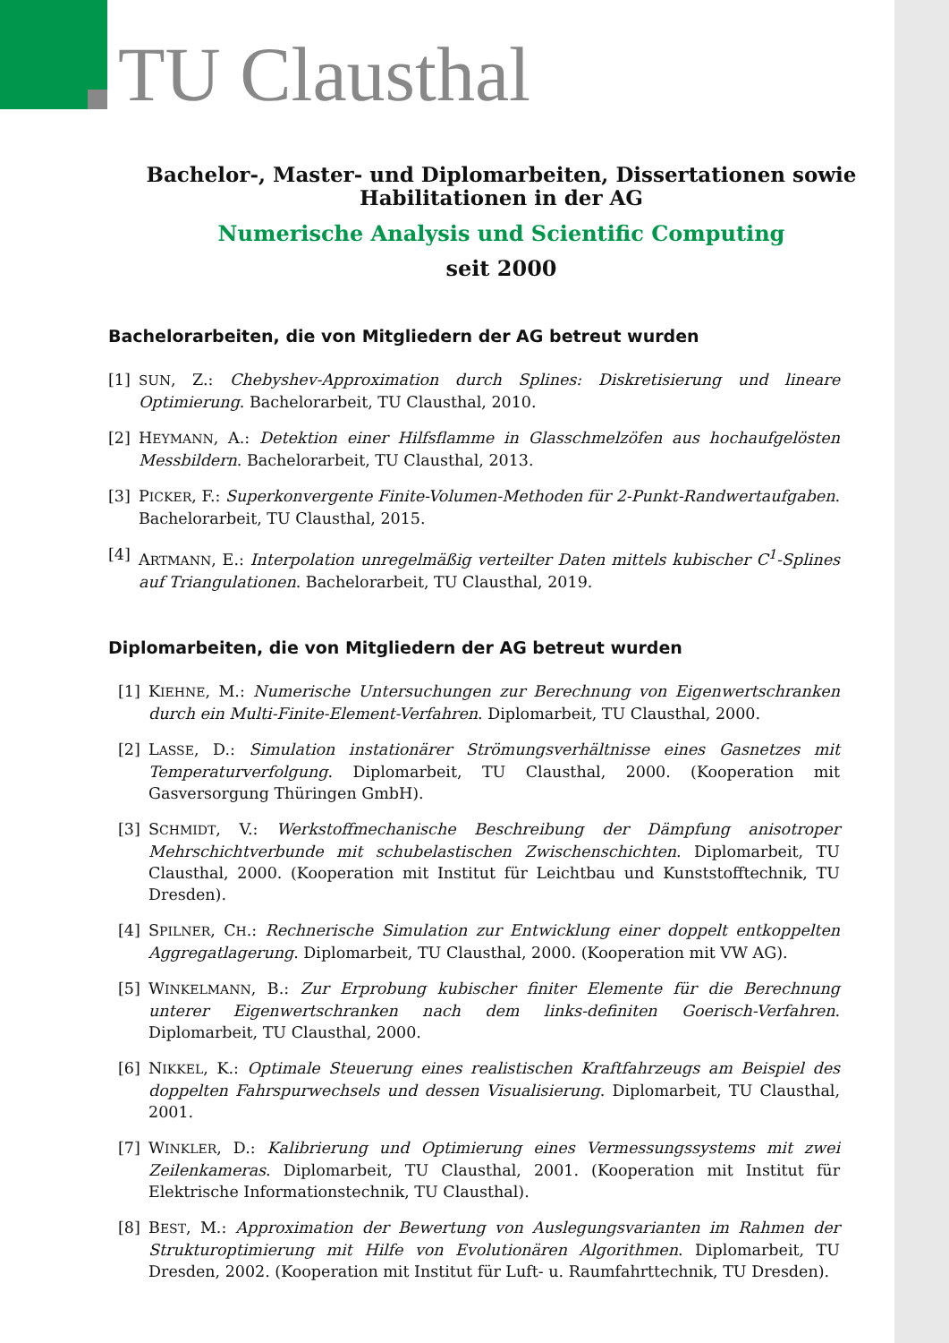TU Clausthal
Bachelor-, Master- und Diplomarbeiten, Dissertationen sowie
Habilitationen in der AG
Numerische Analysis und Scientific Computing
seit 2000
Bachelorarbeiten, die von Mitgliedern der AG betreut wurden
[1] SUN, Z.: Chebyshev-Approximation durch Splines: Diskretisierung und lineare Optimierung. Bachelorarbeit, TU Clausthal, 2010.
[2] HEYMANN, A.: Detektion einer Hilfsflamme in Glasschmelzöfen aus hochaufgelösten Messbildern. Bachelorarbeit, TU Clausthal, 2013.
[3] PICKER, F.: Superkonvergente Finite-Volumen-Methoden für 2-Punkt-Randwertaufgaben. Bachelorarbeit, TU Clausthal, 2015.
[4] ARTMANN, E.: Interpolation unregelmäßig verteilter Daten mittels kubischer C<sup>1</sup>-Splines auf Triangulationen. Bachelorarbeit, TU Clausthal, 2019.
Diplomarbeiten, die von Mitgliedern der AG betreut wurden
[1] KIEHNE, M.: Numerische Untersuchungen zur Berechnung von Eigenwertschranken durch ein Multi-Finite-Element-Verfahren. Diplomarbeit, TU Clausthal, 2000.
[2] LASSE, D.: Simulation instationärer Strömungsverhältnisse eines Gasnetzes mit Temperaturverfolgung. Diplomarbeit, TU Clausthal, 2000. (Kooperation mit Gasversorgung Thüringen GmbH).
[3] SCHMIDT, V.: Werkstoffmechanische Beschreibung der Dämpfung anisotroper Mehrschichtverbunde mit schubelastischen Zwischenschichten. Diplomarbeit, TU Clausthal, 2000. (Kooperation mit Institut für Leichtbau und Kunststofftechnik, TU Dresden).
[4] SPILNER, CH.: Rechnerische Simulation zur Entwicklung einer doppelt entkoppelten Aggregatlagerung. Diplomarbeit, TU Clausthal, 2000. (Kooperation mit VW AG).
[5] WINKELMANN, B.: Zur Erprobung kubischer finiter Elemente für die Berechnung unterer Eigenwertschranken nach dem links-definiten Goerisch-Verfahren. Diplomarbeit, TU Clausthal, 2000.
[6] NIKKEL, K.: Optimale Steuerung eines realistischen Kraftfahrzeugs am Beispiel des doppelten Fahrspurwechsels und dessen Visualisierung. Diplomarbeit, TU Clausthal, 2001.
[7] WINKLER, D.: Kalibrierung und Optimierung eines Vermessungssystems mit zwei Zeilenkameras. Diplomarbeit, TU Clausthal, 2001. (Kooperation mit Institut für Elektrische Informationstechnik, TU Clausthal).
[8] BEST, M.: Approximation der Bewertung von Auslegungsvarianten im Rahmen der Strukturoptimierung mit Hilfe von Evolutionären Algorithmen. Diplomarbeit, TU Dresden, 2002. (Kooperation mit Institut für Luft- u. Raumfahrttechnik, TU Dresden).